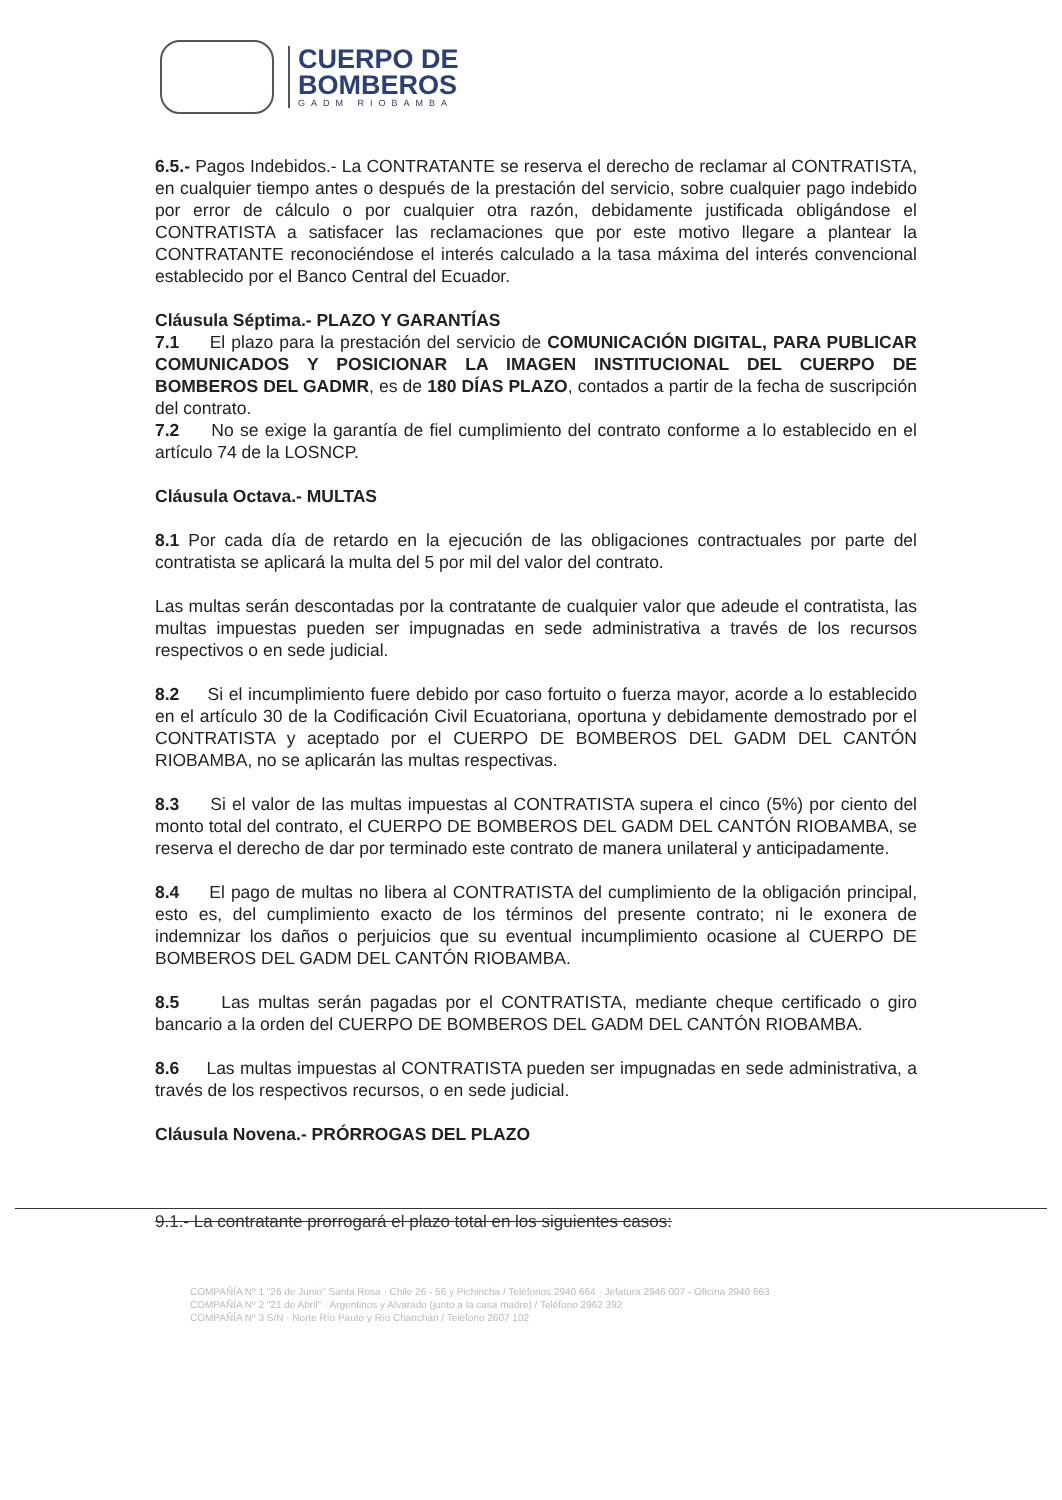CUERPO DE
BOMBEROS
GADM RIOBAMBA
6.5.- Pagos Indebidos.- La CONTRATANTE se reserva el derecho de reclamar al CONTRATISTA, en cualquier tiempo antes o después de la prestación del servicio, sobre cualquier pago indebido por error de cálculo o por cualquier otra razón, debidamente justificada obligándose el CONTRATISTA a satisfacer las reclamaciones que por este motivo llegare a plantear la CONTRATANTE reconociéndose el interés calculado a la tasa máxima del interés convencional establecido por el Banco Central del Ecuador.
Cláusula Séptima.- PLAZO Y GARANTÍAS
7.1 El plazo para la prestación del servicio de COMUNICACIÓN DIGITAL, PARA PUBLICAR COMUNICADOS Y POSICIONAR LA IMAGEN INSTITUCIONAL DEL CUERPO DE BOMBEROS DEL GADMR, es de 180 DÍAS PLAZO, contados a partir de la fecha de suscripción del contrato.
7.2 No se exige la garantía de fiel cumplimiento del contrato conforme a lo establecido en el artículo 74 de la LOSNCP.
Cláusula Octava.- MULTAS
8.1 Por cada día de retardo en la ejecución de las obligaciones contractuales por parte del contratista se aplicará la multa del 5 por mil del valor del contrato.
Las multas serán descontadas por la contratante de cualquier valor que adeude el contratista, las multas impuestas pueden ser impugnadas en sede administrativa a través de los recursos respectivos o en sede judicial.
8.2 Si el incumplimiento fuere debido por caso fortuito o fuerza mayor, acorde a lo establecido en el artículo 30 de la Codificación Civil Ecuatoriana, oportuna y debidamente demostrado por el CONTRATISTA y aceptado por el CUERPO DE BOMBEROS DEL GADM DEL CANTÓN RIOBAMBA, no se aplicarán las multas respectivas.
8.3 Si el valor de las multas impuestas al CONTRATISTA supera el cinco (5%) por ciento del monto total del contrato, el CUERPO DE BOMBEROS DEL GADM DEL CANTÓN RIOBAMBA, se reserva el derecho de dar por terminado este contrato de manera unilateral y anticipadamente.
8.4 El pago de multas no libera al CONTRATISTA del cumplimiento de la obligación principal, esto es, del cumplimiento exacto de los términos del presente contrato; ni le exonera de indemnizar los daños o perjuicios que su eventual incumplimiento ocasione al CUERPO DE BOMBEROS DEL GADM DEL CANTÓN RIOBAMBA.
8.5 Las multas serán pagadas por el CONTRATISTA, mediante cheque certificado o giro bancario a la orden del CUERPO DE BOMBEROS DEL GADM DEL CANTÓN RIOBAMBA.
8.6 Las multas impuestas al CONTRATISTA pueden ser impugnadas en sede administrativa, a través de los respectivos recursos, o en sede judicial.
Cláusula Novena.- PRÓRROGAS DEL PLAZO
9.1.- La contratante prorrogará el plazo total en los siguientes casos:
COMPAÑÍA Nº 1 "26 de Junio" Santa Rosa · Chile 26 - 56 y Pichincha / Teléfonos 2940 664 · Jefatura 2946 007 - Oficina 2940 663
COMPAÑÍA Nº 2 "21 de Abril" · Argentinos y Alvarado (junto a la casa madre) / Teléfono 2962 392
COMPAÑÍA Nº 3 S/N · Norte Río Pauto y Río Chanchán / Teléfono 2607 102